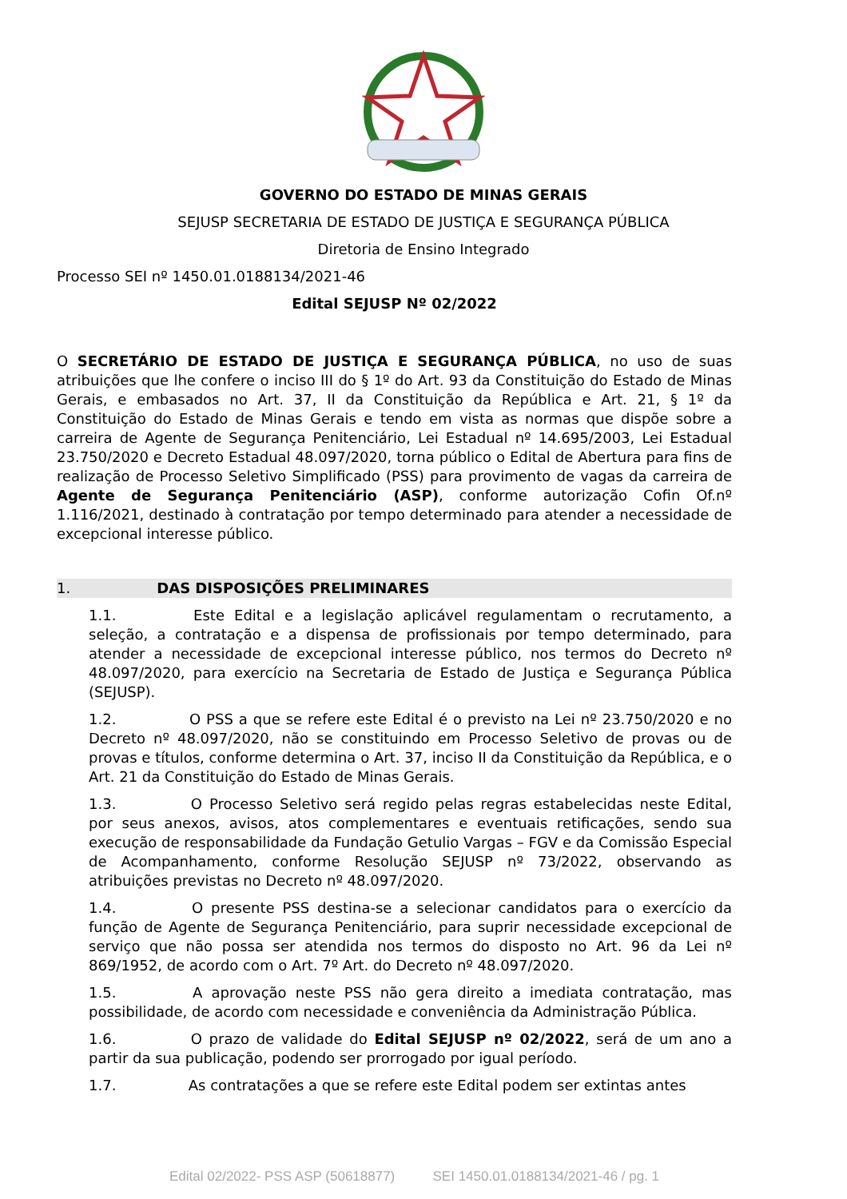GOVERNO DO ESTADO DE MINAS GERAIS
SEJUSP SECRETARIA DE ESTADO DE JUSTIÇA E SEGURANÇA PÚBLICA
Diretoria de Ensino Integrado
Processo SEI nº 1450.01.0188134/2021-46
Edital SEJUSP Nº 02/2022
O SECRETÁRIO DE ESTADO DE JUSTIÇA E SEGURANÇA PÚBLICA, no uso de suas atribuições que lhe confere o inciso III do § 1º do Art. 93 da Constituição do Estado de Minas Gerais, e embasados no Art. 37, II da Constituição da República e Art. 21, § 1º da Constituição do Estado de Minas Gerais e tendo em vista as normas que dispõe sobre a carreira de Agente de Segurança Penitenciário, Lei Estadual nº 14.695/2003, Lei Estadual 23.750/2020 e Decreto Estadual 48.097/2020, torna público o Edital de Abertura para fins de realização de Processo Seletivo Simplificado (PSS) para provimento de vagas da carreira de Agente de Segurança Penitenciário (ASP), conforme autorização Cofin Of.nº 1.116/2021, destinado à contratação por tempo determinado para atender a necessidade de excepcional interesse público.
1. DAS DISPOSIÇÕES PRELIMINARES
1.1. Este Edital e a legislação aplicável regulamentam o recrutamento, a seleção, a contratação e a dispensa de profissionais por tempo determinado, para atender a necessidade de excepcional interesse público, nos termos do Decreto nº 48.097/2020, para exercício na Secretaria de Estado de Justiça e Segurança Pública (SEJUSP).
1.2. O PSS a que se refere este Edital é o previsto na Lei nº 23.750/2020 e no Decreto nº 48.097/2020, não se constituindo em Processo Seletivo de provas ou de provas e títulos, conforme determina o Art. 37, inciso II da Constituição da República, e o Art. 21 da Constituição do Estado de Minas Gerais.
1.3. O Processo Seletivo será regido pelas regras estabelecidas neste Edital, por seus anexos, avisos, atos complementares e eventuais retificações, sendo sua execução de responsabilidade da Fundação Getulio Vargas – FGV e da Comissão Especial de Acompanhamento, conforme Resolução SEJUSP nº 73/2022, observando as atribuições previstas no Decreto nº 48.097/2020.
1.4. O presente PSS destina-se a selecionar candidatos para o exercício da função de Agente de Segurança Penitenciário, para suprir necessidade excepcional de serviço que não possa ser atendida nos termos do disposto no Art. 96 da Lei nº 869/1952, de acordo com o Art. 7º Art. do Decreto nº 48.097/2020.
1.5. A aprovação neste PSS não gera direito a imediata contratação, mas possibilidade, de acordo com necessidade e conveniência da Administração Pública.
1.6. O prazo de validade do Edital SEJUSP nº 02/2022, será de um ano a partir da sua publicação, podendo ser prorrogado por igual período.
1.7. As contratações a que se refere este Edital podem ser extintas antes
Edital 02/2022- PSS ASP (50618877) SEI 1450.01.0188134/2021-46 / pg. 1